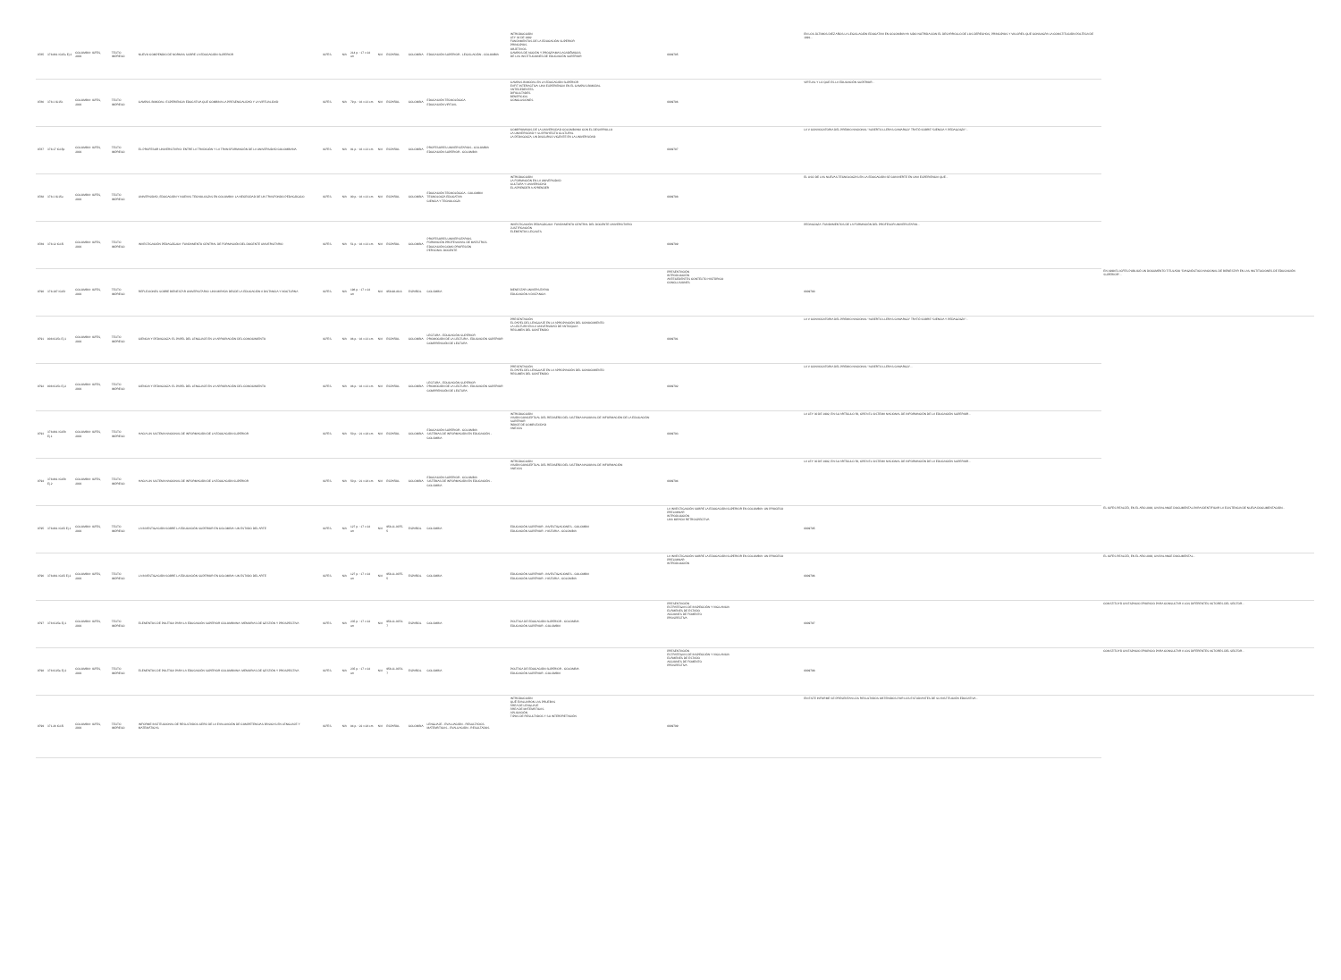| 9785 | 378.861 IC15s Ej.2 | COLOMBIA: ICFES, 2003 | TEXTO IMPRESO | NUEVO COMPENDIO DE NORMAS SOBRE LA EDUCACIÓN SUPERIOR | ICFES | | | N/A | 214 p. : 17 x 24 cm | N/A | ESPAÑOL | COLOMBIA | EDUCACIÓN SUPERIOR - LEGISLACIÓN - COLOMBIA | INTRODUCCIÓN LEY 30 DE 1992 FUNDAMENTOS DE LA EDUCACIÓN SUPERIOR PRINCIPIOS OBJETIVOS CAMPOS DE ACCIÓN Y PROGRAMAS ACADÉMICOS DE LAS INSTITUCIONES DE EDUCACIÓN SUPERIOR | 0009785 | EN LOS ÚLTIMOS DIEZ AÑOS LA LEGISLACIÓN EDUCATIVA EN COLOMBIA HA SIDO NUTRIDA CON EL DESARROLLO DE LOS DERECHOS, PRINCIPIOS Y VALORES QUE CONSAGRA LA CONSTITUCIÓN POLÍTICA DE 1991... | |
| 9786 | 378.1 IC15c | COLOMBIA: ICFES, 2003 | TEXTO IMPRESO | CAMPUS BIMODAL: EXPERIENCIA EDUCATIVA QUE COMBINA LA PRESENCIALIDAD Y LA VIRTUALIDAD | ICFES | | | N/A | 79 p. : 16 x 23 cm | N/A | ESPAÑOL | COLOMBIA | EDUCACIÓN TECNOLÓGICA EDUCACIÓN VIRTUAL | CAMPUS BIMODAL EN LA EDUCACIÓN SUPERIOR EAFIT INTERACTIVA: UNA EXPERIENCIA EN EL CAMPUS BIMODAL ANTECEDENTES DIFICULTADES BENEFICIOS CONCLUSIONES | 0009786 | VIRTUAL Y LO QUE ES LA EDUCACIÓN SUPERIOR... | |
| 9787 | 378.17 IC15p | COLOMBIA: ICFES, 2003 | TEXTO IMPRESO | EL PROFESOR UNIVERSITARIO: ENTRE LA TRADICIÓN Y LA TRANSFORMACIÓN DE LA UNIVERSIDAD COLOMBIANA | ICFES | | | N/A | 91 p. : 16 x 23 cm | N/A | ESPAÑOL | COLOMBIA | PROFESORES UNIVERSITARIOS - COLOMBIA EDUCACIÓN SUPERIOR - COLOMBIA | COMPROMISOS DE LA UNIVERSIDAD COLOMBIANA CON EL DESARROLLO LA UNIVERSIDAD Y SU PROYECTO CULTURAL LA PEDAGOGÍA, UN DISCURSO VIGENTE EN LA UNIVERSIDAD | 0009787 | LA V CONVOCATORIA DEL PREMIO NACIONAL "ALBERTO LLERAS CAMARGO" TRATÓ SOBRE "CIENCIA Y PEDAGOGÍA"... | |
| 9788 | 378.1 IC15u | COLOMBIA: ICFES, 2003 | TEXTO IMPRESO | UNIVERSIDAD, EDUCACIÓN Y NUEVAS TECNOLOGÍAS EN COLOMBIA: LA NECESIDAD DE UN TRASFONDO PEDAGÓGICO | ICFES | | | N/A | 90 p. : 16 x 23 cm | N/A | ESPAÑOL | COLOMBIA | EDUCACIÓN TECNOLÓGICA - COLOMBIA TECNOLOGÍA EDUCATIVA CIENCIA Y TECNOLOGÍA | INTRODUCCIÓN LA FORMACIÓN EN LA UNIVERSIDAD CULTURA Y UNIVERSIDAD EL APRENDER A APRENDER | 0009788 | EL USO DE LAS NUEVAS TECNOLOGÍAS EN LA EDUCACIÓN SE CONVIERTE EN UNA EXPERIENCIA QUE... | |
| 9789 | 378.12 IC15i | COLOMBIA: ICFES, 2003 | TEXTO IMPRESO | INVESTIGACIÓN PEDAGÓGICA: FUNDAMENTO CENTRAL DE FORMACIÓN DEL DOCENTE UNIVERSITARIO | ICFES | | | N/A | 51 p. : 16 x 23 cm | N/A | ESPAÑOL | COLOMBIA | PROFESORES UNIVERSITARIOS FORMACIÓN PROFESIONAL DE MAESTROS EDUCACIÓN COMO PROFESIÓN PERSONAL DOCENTE | INVESTIGACIÓN PEDAGÓGICA: FUNDAMENTO CENTRAL DEL DOCENTE UNIVERSITARIO JUSTIFICACIÓN ELEMENTOS LEGALES | 0009789 | PEDAGOGÍA. FUNDAMENTOS DE LA FORMACIÓN DEL PROFESOR UNIVERSITARIO... | |
| 9790 | 378.197 IC15r | COLOMBIA: ICFES, 2003 | TEXTO IMPRESO | REFLEXIONES SOBRE BIENESTAR UNIVERSITARIO: UNA MIRADA DESDE LA EDUCACIÓN A DISTANCIA Y NOCTURNA | ICFES | | | N/A | 198 p. : 17 x 24 cm | N/A | 958-98-80-6 | ESPAÑOL | COLOMBIA | BIENESTAR UNIVERSITARIO EDUCACIÓN A DISTANCIA | PRESENTACIÓN INTRODUCCIÓN ANTECEDENTES CONTEXTO HISTÓRICO CONCLUSIONES | 0009790 | EN 1998 EL ICFES PUBLICÓ UN DOCUMENTO TITULADO "DIAGNÓSTICO NACIONAL DE BIENESTAR EN LAS INSTITUCIONES DE EDUCACIÓN SUPERIOR"... |
| 9791 | 808 IC15c Ej.1 | COLOMBIA: ICFES, 2003 | TEXTO IMPRESO | CIENCIA Y PEDAGOGÍA: EL PAPEL DEL LENGUAJE EN LA APROPIACIÓN DEL CONOCIMIENTO | ICFES | | | N/A | 86 p. : 16 x 23 cm | N/A | ESPAÑOL | COLOMBIA | LECTURA - EDUCACIÓN SUPERIOR PROMOCIÓN DE LA LECTURA - EDUCACIÓN SUPERIOR COMPRENSIÓN DE LECTURA | PRESENTACIÓN EL PAPEL DEL LENGUAJE EN LA APROPIACIÓN DEL CONOCIMIENTO LA LECTURA EN LA UNIVERSIDAD DE ANTIOQUIA RESUMEN DEL CONTENIDO | 0009791 | LA V CONVOCATORIA DEL PREMIO NACIONAL "ALBERTO LLERAS CAMARGO" TRATÓ SOBRE "CIENCIA Y PEDAGOGÍA"... | |
| 9792 | 808 IC15c Ej.2 | COLOMBIA: ICFES, 2003 | TEXTO IMPRESO | CIENCIA Y PEDAGOGÍA: EL PAPEL DEL LENGUAJE EN LA APROPIACIÓN DEL CONOCIMIENTO | ICFES | | | N/A | 86 p. : 16 x 23 cm | N/A | ESPAÑOL | COLOMBIA | LECTURA - EDUCACIÓN SUPERIOR PROMOCIÓN DE LA LECTURA - EDUCACIÓN SUPERIOR COMPRENSIÓN DE LECTURA | PRESENTACIÓN EL PAPEL DEL LENGUAJE EN LA APROPIACIÓN DEL CONOCIMIENTO RESUMEN DEL CONTENIDO | 0009792 | LA V CONVOCATORIA DEL PREMIO NACIONAL "ALBERTO LLERAS CAMARGO"... | |
| 9793 | 378.861 IC15h Ej.1 | COLOMBIA: ICFES, 2003 | TEXTO IMPRESO | HACIA UN SISTEMA NACIONAL DE INFORMACIÓN DE LA EDUCACIÓN SUPERIOR | ICFES | | | N/A | 50 p. : 21 x 28 cm | N/A | ESPAÑOL | COLOMBIA | EDUCACIÓN SUPERIOR - COLOMBIA SISTEMAS DE INFORMACIÓN EN EDUCACIÓN - COLOMBIA | INTRODUCCIÓN VISIÓN CONCEPTUAL DEL REDISEÑO DEL SISTEMA NACIONAL DE INFORMACIÓN DE LA EDUCACIÓN SUPERIOR ÍNDICE DE COMPLEXIDAD ANEXOS | 0009793 | LA LEY 30 DE 1992, EN SU ARTÍCULO 56, CREA EL SISTEMA NACIONAL DE INFORMACIÓN DE LA EDUCACIÓN SUPERIOR... | |
| 9794 | 378.861 IC15h Ej.2 | COLOMBIA: ICFES, 2003 | TEXTO IMPRESO | HACIA UN SISTEMA NACIONAL DE INFORMACIÓN DE LA EDUCACIÓN SUPERIOR | ICFES | | | N/A | 50 p. : 21 x 28 cm | N/A | ESPAÑOL | COLOMBIA | EDUCACIÓN SUPERIOR - COLOMBIA SISTEMAS DE INFORMACIÓN EN EDUCACIÓN - COLOMBIA | INTRODUCCIÓN VISIÓN CONCEPTUAL DEL REDISEÑO DEL SISTEMA NACIONAL DE INFORMACIÓN ANEXOS | 0009794 | LA LEY 30 DE 1992, EN SU ARTÍCULO 56, CREA EL SISTEMA NACIONAL DE INFORMACIÓN DE LA EDUCACIÓN SUPERIOR... | |
| 9795 | 378.861 IC15i Ej.1 | COLOMBIA: ICFES, 2003 | TEXTO IMPRESO | LA INVESTIGACIÓN SOBRE LA EDUCACIÓN SUPERIOR EN COLOMBIA: UN ESTADO DEL ARTE | ICFES | | | N/A | 127 p. : 17 x 24 cm | N/A | 958-11-0075-5 | ESPAÑOL | COLOMBIA | EDUCACIÓN SUPERIOR - INVESTIGACIONES - COLOMBIA EDUCACIÓN SUPERIOR - HISTORIA - COLOMBIA | LA INVESTIGACIÓN SOBRE LA EDUCACIÓN SUPERIOR EN COLOMBIA: UN PROCESO PRELIMINAR INTRODUCCIÓN UNA MIRADA RETROSPECTIVA | 0009795 | EL ICFES REALIZÓ, EN EL AÑO 2000, UN BALANCE DOCUMENTAL PARA IDENTIFICAR LA EXISTENCIA DE NUEVA DOCUMENTACIÓN... |
| 9796 | 378.861 IC15i Ej.2 | COLOMBIA: ICFES, 2003 | TEXTO IMPRESO | LA INVESTIGACIÓN SOBRE LA EDUCACIÓN SUPERIOR EN COLOMBIA: UN ESTADO DEL ARTE | ICFES | | | N/A | 127 p. : 17 x 24 cm | N/A | 958-11-0075-5 | ESPAÑOL | COLOMBIA | EDUCACIÓN SUPERIOR - INVESTIGACIONES - COLOMBIA EDUCACIÓN SUPERIOR - HISTORIA - COLOMBIA | LA INVESTIGACIÓN SOBRE LA EDUCACIÓN SUPERIOR EN COLOMBIA: UN PROCESO PRELIMINAR INTRODUCCIÓN | 0009796 | EL ICFES REALIZÓ, EN EL AÑO 2000, UN BALANCE DOCUMENTAL... |
| 9797 | 378 IC15e Ej.1 | COLOMBIA: ICFES, 2003 | TEXTO IMPRESO | ELEMENTOS DE POLÍTICA PARA LA EDUCACIÓN SUPERIOR COLOMBIANA: MEMORIAS DE GESTIÓN Y PROSPECTIVA | ICFES | | | N/A | 235 p. : 17 x 24 cm | N/A | 958-11-0074-7 | ESPAÑOL | COLOMBIA | POLÍTICA DE EDUCACIÓN SUPERIOR - COLOMBIA EDUCACIÓN SUPERIOR - COLOMBIA | PRESENTACIÓN ESTRATEGIAS DE INSPECCIÓN Y VIGILANCIA EXÁMENES DE ESTADO ACCIONES DE FOMENTO PROSPECTIVA | 0009797 | CONSTITUYÓ UN ESPACIO PROPICIO PARA CONSULTAR A LOS DIFERENTES ACTORES DEL SECTOR... |
| 9798 | 378 IC15e Ej.2 | COLOMBIA: ICFES, 2003 | TEXTO IMPRESO | ELEMENTOS DE POLÍTICA PARA LA EDUCACIÓN SUPERIOR COLOMBIANA: MEMORIAS DE GESTIÓN Y PROSPECTIVA | ICFES | | | N/A | 235 p. : 17 x 24 cm | N/A | 958-11-0074-7 | ESPAÑOL | COLOMBIA | POLÍTICA DE EDUCACIÓN SUPERIOR - COLOMBIA EDUCACIÓN SUPERIOR - COLOMBIA | PRESENTACIÓN ESTRATEGIAS DE INSPECCIÓN Y VIGILANCIA EXÁMENES DE ESTADO ACCIONES DE FOMENTO PROSPECTIVA | 0009798 | CONSTITUYÓ UN ESPACIO PROPICIO PARA CONSULTAR A LOS DIFERENTES ACTORES DEL SECTOR... |
| 9799 | 371.26 IC15i | COLOMBIA: ICFES, 2003 | TEXTO IMPRESO | INFORME INSTITUCIONAL DE RESULTADOS CERO DE LA EVALUACIÓN DE COMPETENCIAS BÁSICAS EN LENGUAJE Y MATEMÁTICAS | ICFES | | | N/A | 84 p. : 22 x 28 cm | N/A | ESPAÑOL | COLOMBIA | LENGUAJE - EVALUACIÓN - RESULTADOS MATEMÁTICAS - EVALUACIÓN - RESULTADOS | INTRODUCCIÓN QUÉ EVALUARON LAS PRUEBAS ÁREA DE LENGUAJE ÁREA DE MATEMÁTICAS APLICACIÓN TIPOS DE RESULTADOS Y SU INTERPRETACIÓN | 0009799 | EN ESTE INFORME SE PRESENTAN LOS RESULTADOS OBTENIDOS POR LOS ESTUDIANTES DE SU INSTITUCIÓN EDUCATIVA... | |